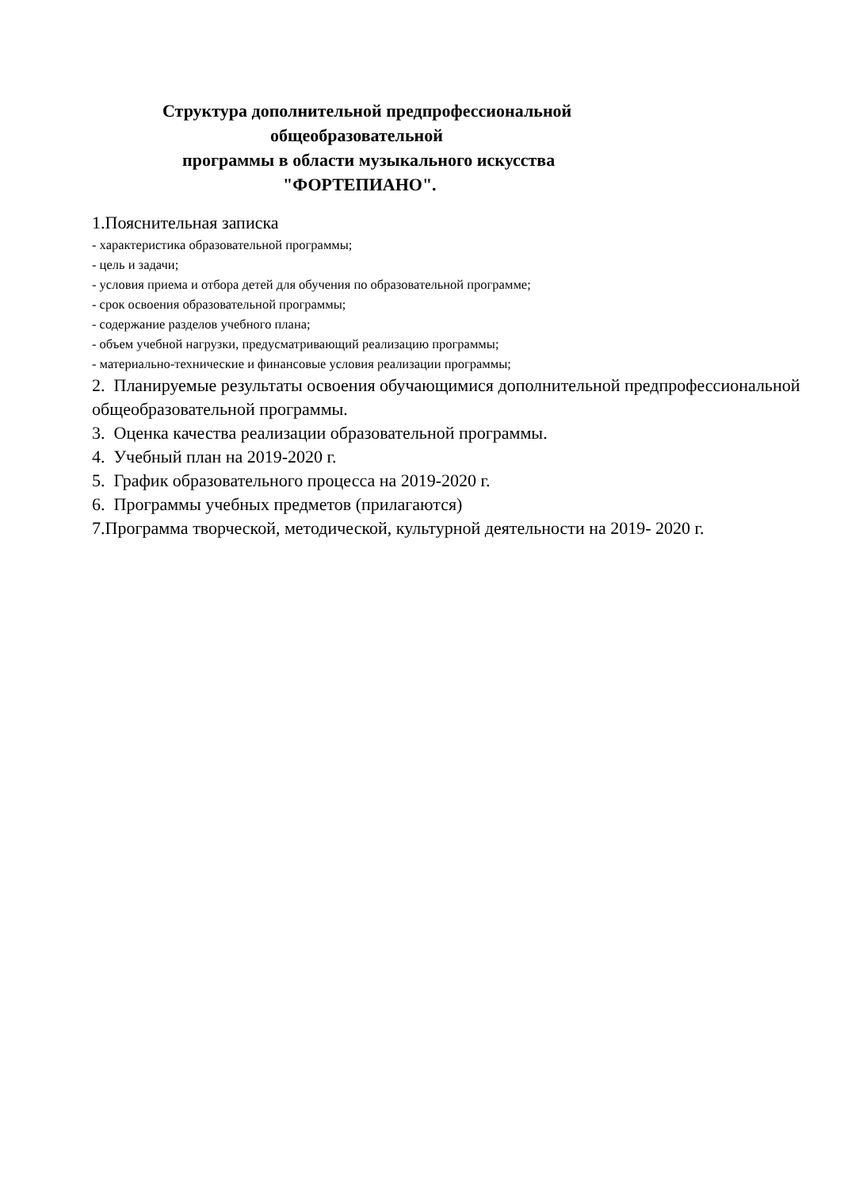Структура дополнительной предпрофессиональной
общеобразовательной
программы в области музыкального искусства
"ФОРТЕПИАНО".
1.Пояснительная записка
- характеристика образовательной программы;
- цель и задачи;
- условия приема и отбора детей для обучения по образовательной программе;
- срок освоения образовательной программы;
- содержание разделов учебного плана;
- объем учебной нагрузки, предусматривающий реализацию программы;
- материально-технические и финансовые условия реализации программы;
2. Планируемые результаты освоения обучающимися дополнительной предпрофессиональной общеобразовательной программы.
3. Оценка качества реализации образовательной программы.
4. Учебный план на 2019-2020 г.
5. График образовательного процесса на 2019-2020 г.
6. Программы учебных предметов (прилагаются)
7.Программа творческой, методической, культурной деятельности на 2019- 2020 г.